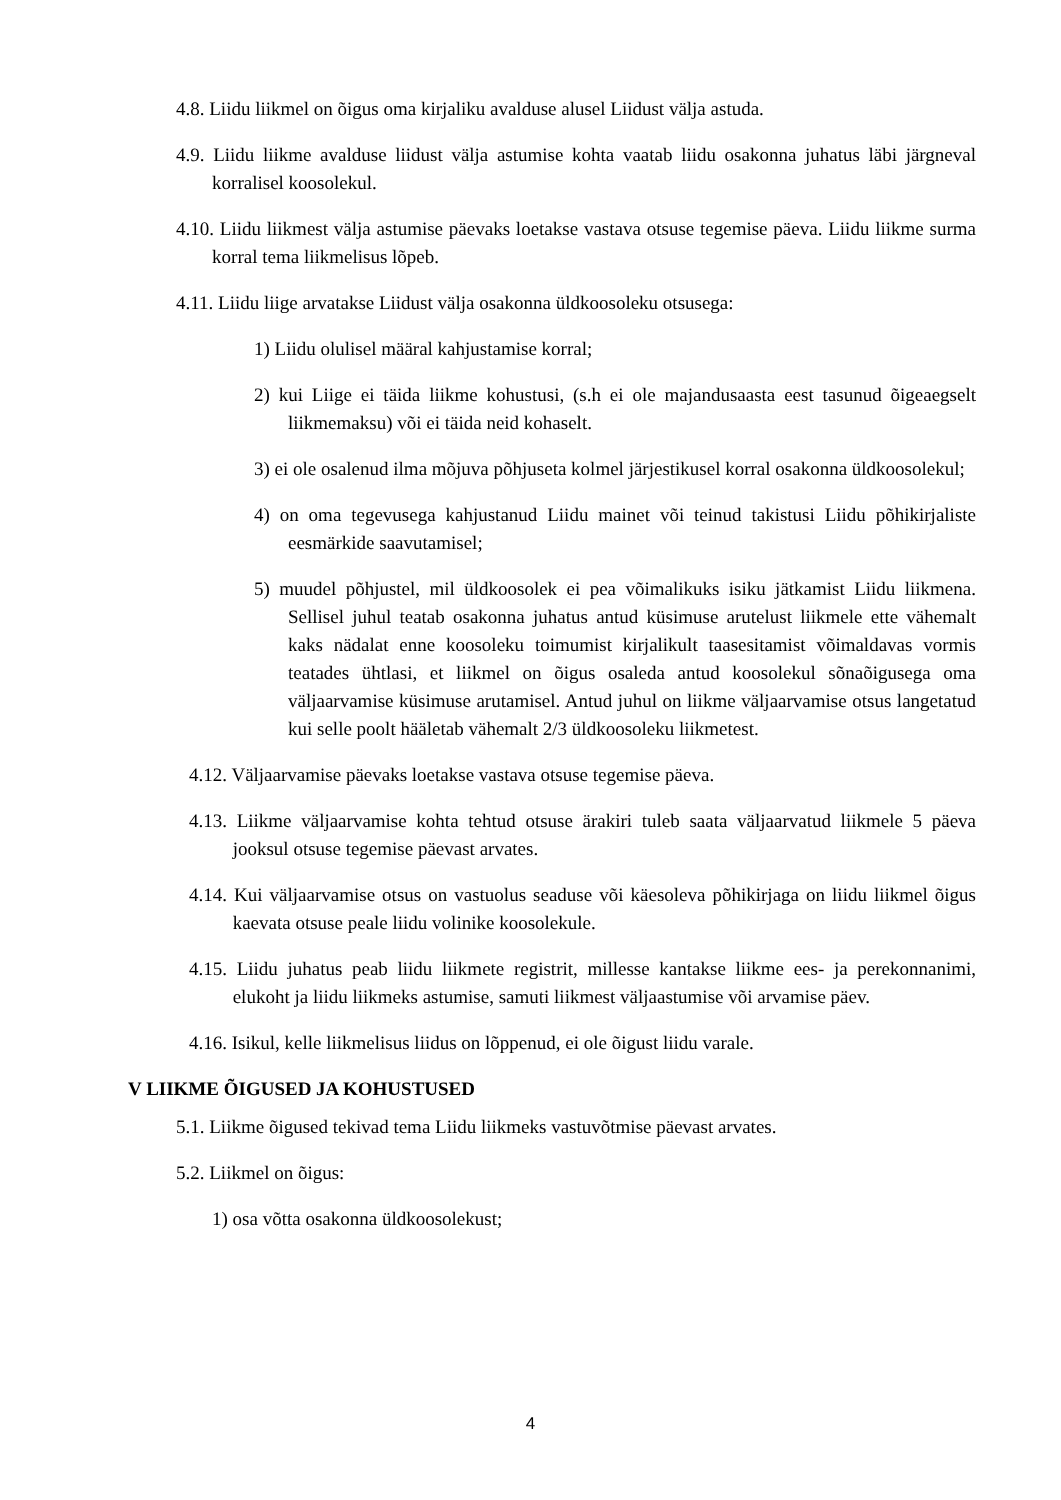4.8. Liidu liikmel on õigus oma kirjaliku avalduse alusel Liidust välja astuda.
4.9. Liidu liikme avalduse liidust välja astumise kohta vaatab liidu osakonna juhatus läbi järgneval korralisel koosolekul.
4.10. Liidu liikmest välja astumise päevaks loetakse vastava otsuse tegemise päeva. Liidu liikme surma korral tema liikmelisus lõpeb.
4.11. Liidu liige arvatakse Liidust välja osakonna üldkoosoleku otsusega:
1) Liidu olulisel määral kahjustamise korral;
2) kui Liige ei täida liikme kohustusi, (s.h ei ole majandusaasta eest tasunud õigeaegselt liikmemaksu) või ei täida neid kohaselt.
3) ei ole osalenud ilma mõjuva põhjuseta kolmel järjestikusel korral osakonna üldkoosolekul;
4) on oma tegevusega kahjustanud Liidu mainet või teinud takistusi Liidu põhikirjaliste eesmärkide saavutamisel;
5) muudel põhjustel, mil üldkoosolek ei pea võimalikuks isiku jätkamist Liidu liikmena. Sellisel juhul teatab osakonna juhatus antud küsimuse arutelust liikmele ette vähemalt kaks nädalat enne koosoleku toimumist kirjalikult taasesitamist võimaldavas vormis teatades ühtlasi, et liikmel on õigus osaleda antud koosolekul sõnaõigusega oma väljaarvamise küsimuse arutamisel. Antud juhul on liikme väljaarvamise otsus langetatud kui selle poolt hääletab vähemalt 2/3 üldkoosoleku liikmetest.
4.12. Väljaarvamise päevaks loetakse vastava otsuse tegemise päeva.
4.13. Liikme väljaarvamise kohta tehtud otsuse ärakiri tuleb saata väljaarvatud liikmele 5 päeva jooksul otsuse tegemise päevast arvates.
4.14. Kui väljaarvamise otsus on vastuolus seaduse või käesoleva põhikirjaga on liidu liikmel õigus kaevata otsuse peale liidu volinike koosolekule.
4.15. Liidu juhatus peab liidu liikmete registrit, millesse kantakse liikme ees- ja perekonnanimi, elukoht ja liidu liikmeks astumise, samuti liikmest väljaastumise või arvamise päev.
4.16. Isikul, kelle liikmelisus liidus on lõppenud, ei ole õigust liidu varale.
V LIIKME ÕIGUSED JA KOHUSTUSED
5.1. Liikme õigused tekivad tema Liidu liikmeks vastuvõtmise päevast arvates.
5.2. Liikmel on õigus:
1) osa võtta osakonna üldkoosolekust;
4